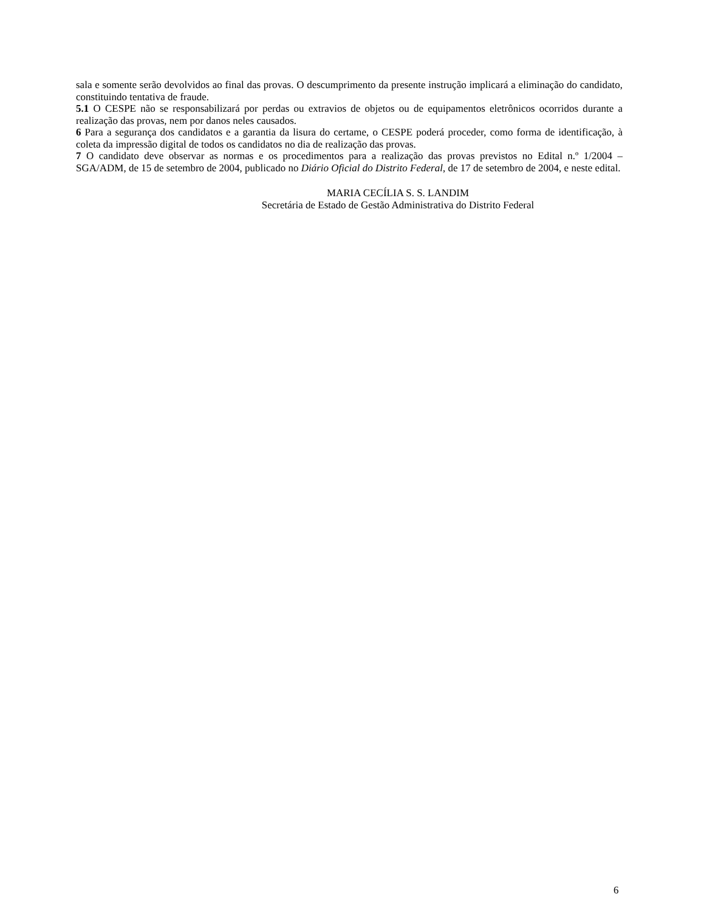sala e somente serão devolvidos ao final das provas. O descumprimento da presente instrução implicará a eliminação do candidato, constituindo tentativa de fraude.
5.1 O CESPE não se responsabilizará por perdas ou extravios de objetos ou de equipamentos eletrônicos ocorridos durante a realização das provas, nem por danos neles causados.
6 Para a segurança dos candidatos e a garantia da lisura do certame, o CESPE poderá proceder, como forma de identificação, à coleta da impressão digital de todos os candidatos no dia de realização das provas.
7 O candidato deve observar as normas e os procedimentos para a realização das provas previstos no Edital n.º 1/2004 – SGA/ADM, de 15 de setembro de 2004, publicado no Diário Oficial do Distrito Federal, de 17 de setembro de 2004, e neste edital.
MARIA CECÍLIA S. S. LANDIM
Secretária de Estado de Gestão Administrativa do Distrito Federal
6